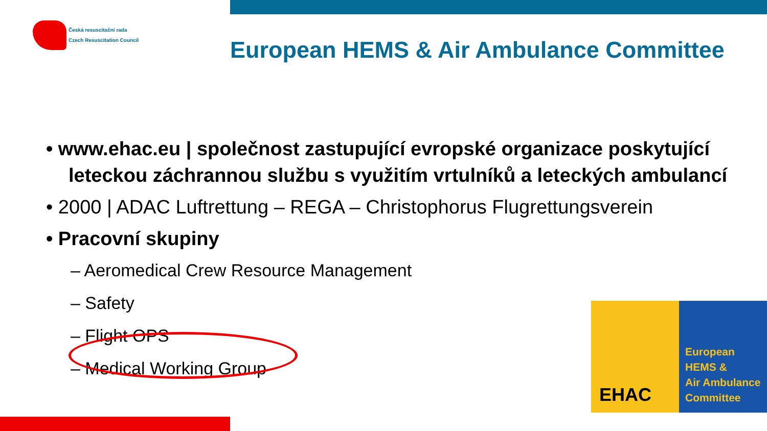Česká resuscitační rada
Czech Resuscitation Council
European HEMS & Air Ambulance Committee
• www.ehac.eu | společnost zastupující evropské organizace poskytující leteckou záchrannou službu s využitím vrtulníků a leteckých ambulancí
• 2000 | ADAC Luftrettung – REGA – Christophorus Flugrettungsverein
• Pracovní skupiny
– Aeromedical Crew Resource Management
– Safety
– Flight OPS
– Medical Working Group
EHAC
European
HEMS &
Air Ambulance
Committee